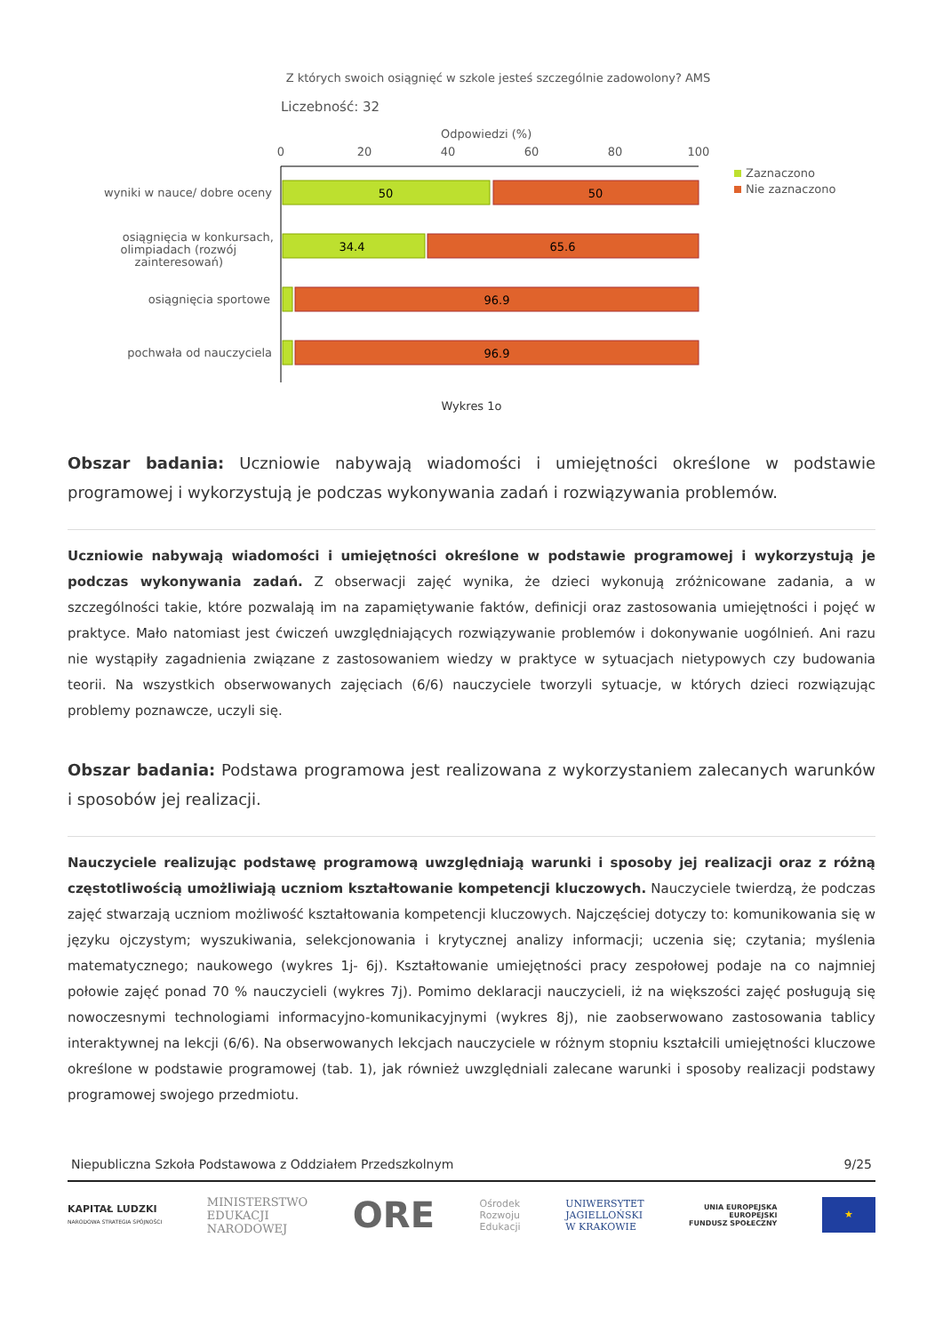Z których swoich osiągnięć w szkole jesteś szczególnie zadowolony? AMS
Liczebność: 32
Odpowiedzi (%)
0
20
40
60
80
100
50
50
34.4
65.6
96.9
96.9
wyniki w nauce/ dobre oceny
osiągnięcia w konkursach,
olimpiadach (rozwój
zainteresowań)
osiągnięcia sportowe
pochwała od nauczyciela
Zaznaczono
Nie zaznaczono
Wykres 1o
Obszar badania: Uczniowie nabywają wiadomości i umiejętności określone w podstawie programowej i wykorzystują je podczas wykonywania zadań i rozwiązywania problemów.
Uczniowie nabywają wiadomości i umiejętności określone w podstawie programowej i wykorzystują je podczas wykonywania zadań. Z obserwacji zajęć wynika, że dzieci wykonują zróżnicowane zadania, a w szczególności takie, które pozwalają im na zapamiętywanie faktów, definicji oraz zastosowania umiejętności i pojęć w praktyce. Mało natomiast jest ćwiczeń uwzględniających rozwiązywanie problemów i dokonywanie uogólnień. Ani razu nie wystąpiły zagadnienia związane z zastosowaniem wiedzy w praktyce w sytuacjach nietypowych czy budowania teorii. Na wszystkich obserwowanych zajęciach (6/6) nauczyciele tworzyli sytuacje, w których dzieci rozwiązując problemy poznawcze, uczyli się.
Obszar badania: Podstawa programowa jest realizowana z wykorzystaniem zalecanych warunków i sposobów jej realizacji.
Nauczyciele realizując podstawę programową uwzględniają warunki i sposoby jej realizacji oraz z różną częstotliwością umożliwiają uczniom kształtowanie kompetencji kluczowych. Nauczyciele twierdzą, że podczas zajęć stwarzają uczniom możliwość kształtowania kompetencji kluczowych. Najczęściej dotyczy to: komunikowania się w języku ojczystym; wyszukiwania, selekcjonowania i krytycznej analizy informacji; uczenia się; czytania; myślenia matematycznego; naukowego (wykres 1j- 6j). Kształtowanie umiejętności pracy zespołowej podaje na co najmniej połowie zajęć ponad 70 % nauczycieli (wykres 7j). Pomimo deklaracji nauczycieli, iż na większości zajęć posługują się nowoczesnymi technologiami informacyjno-komunikacyjnymi (wykres 8j), nie zaobserwowano zastosowania tablicy interaktywnej na lekcji (6/6). Na obserwowanych lekcjach nauczyciele w różnym stopniu kształcili umiejętności kluczowe określone w podstawie programowej (tab. 1), jak również uwzględniali zalecane warunki i sposoby realizacji podstawy programowej swojego przedmiotu.
Niepubliczna Szkoła Podstawowa z Oddziałem Przedszkolnym 9/25
KAPITAŁ LUDZKI
NARODOWA STRATEGIA SPÓJNOŚCI
MINISTERSTWO
EDUKACJI
NARODOWEJ
ORE
Ośrodek
Rozwoju
Edukacji
UNIWERSYTET
JAGIELLOŃSKI
W KRAKOWIE
UNIA EUROPEJSKA
EUROPEJSKI
FUNDUSZ SPOŁECZNY
★